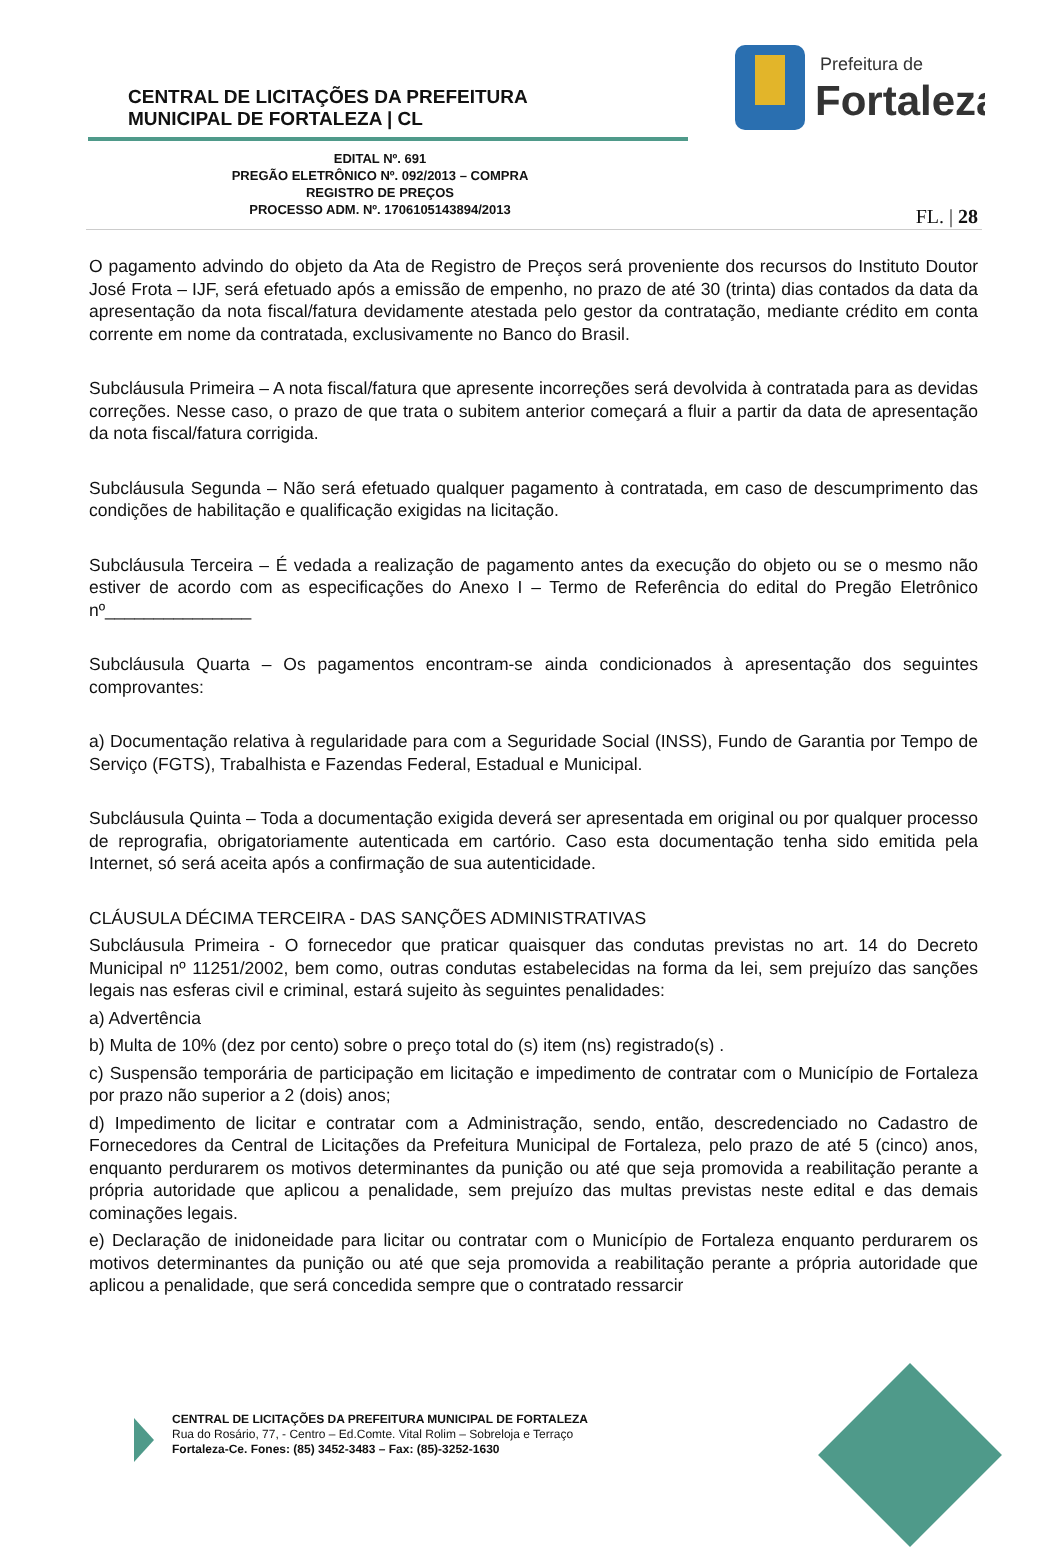CENTRAL DE LICITAÇÕES DA PREFEITURA
MUNICIPAL DE FORTALEZA | CL
Prefeitura de
Fortaleza
EDITAL Nº. 691
PREGÃO ELETRÔNICO Nº. 092/2013 – COMPRA
REGISTRO DE PREÇOS
PROCESSO ADM. Nº. 1706105143894/2013
FL. | 28
O pagamento advindo do objeto da Ata de Registro de Preços será proveniente dos recursos do Instituto Doutor José Frota – IJF, será efetuado após a emissão de empenho, no prazo de até 30 (trinta) dias contados da data da apresentação da nota fiscal/fatura devidamente atestada pelo gestor da contratação, mediante crédito em conta corrente em nome da contratada, exclusivamente no Banco do Brasil.
Subcláusula Primeira – A nota fiscal/fatura que apresente incorreções será devolvida à contratada para as devidas correções. Nesse caso, o prazo de que trata o subitem anterior começará a fluir a partir da data de apresentação da nota fiscal/fatura corrigida.
Subcláusula Segunda – Não será efetuado qualquer pagamento à contratada, em caso de descumprimento das condições de habilitação e qualificação exigidas na licitação.
Subcláusula Terceira – É vedada a realização de pagamento antes da execução do objeto ou se o mesmo não estiver de acordo com as especificações do Anexo I – Termo de Referência do edital do Pregão Eletrônico nº_______________
Subcláusula Quarta – Os pagamentos encontram-se ainda condicionados à apresentação dos seguintes comprovantes:
a) Documentação relativa à regularidade para com a Seguridade Social (INSS), Fundo de Garantia por Tempo de Serviço (FGTS), Trabalhista e Fazendas Federal, Estadual e Municipal.
Subcláusula Quinta – Toda a documentação exigida deverá ser apresentada em original ou por qualquer processo de reprografia, obrigatoriamente autenticada em cartório. Caso esta documentação tenha sido emitida pela Internet, só será aceita após a confirmação de sua autenticidade.
CLÁUSULA DÉCIMA TERCEIRA - DAS SANÇÕES ADMINISTRATIVAS
Subcláusula Primeira - O fornecedor que praticar quaisquer das condutas previstas no art. 14 do Decreto Municipal nº 11251/2002, bem como, outras condutas estabelecidas na forma da lei, sem prejuízo das sanções legais nas esferas civil e criminal, estará sujeito às seguintes penalidades:
a) Advertência
b) Multa de 10% (dez por cento) sobre o preço total do (s) item (ns) registrado(s) .
c) Suspensão temporária de participação em licitação e impedimento de contratar com o Município de Fortaleza por prazo não superior a 2 (dois) anos;
d) Impedimento de licitar e contratar com a Administração, sendo, então, descredenciado no Cadastro de Fornecedores da Central de Licitações da Prefeitura Municipal de Fortaleza, pelo prazo de até 5 (cinco) anos, enquanto perdurarem os motivos determinantes da punição ou até que seja promovida a reabilitação perante a própria autoridade que aplicou a penalidade, sem prejuízo das multas previstas neste edital e das demais cominações legais.
e) Declaração de inidoneidade para licitar ou contratar com o Município de Fortaleza enquanto perdurarem os motivos determinantes da punição ou até que seja promovida a reabilitação perante a própria autoridade que aplicou a penalidade, que será concedida sempre que o contratado ressarcir
CENTRAL DE LICITAÇÕES DA PREFEITURA MUNICIPAL DE FORTALEZA
Rua do Rosário, 77, - Centro – Ed.Comte. Vital Rolim – Sobreloja e Terraço
Fortaleza-Ce. Fones: (85) 3452-3483 – Fax: (85)-3252-1630